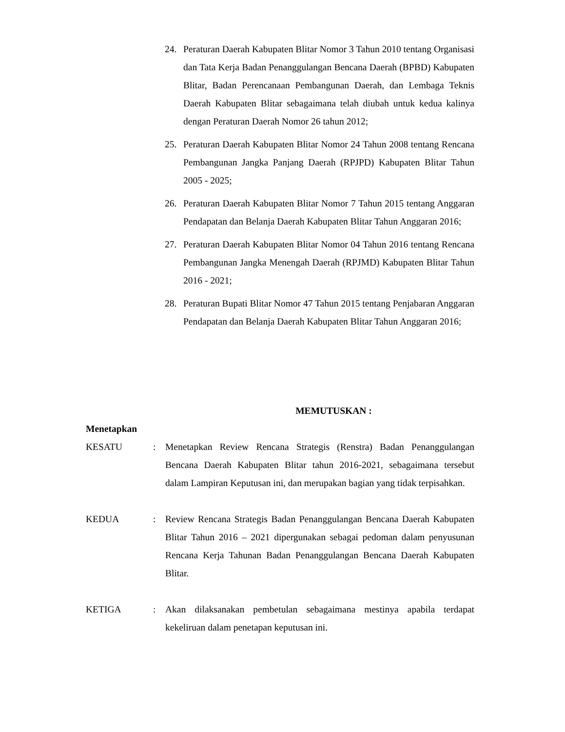24. Peraturan Daerah Kabupaten Blitar Nomor 3 Tahun 2010 tentang Organisasi dan Tata Kerja Badan Penanggulangan Bencana Daerah (BPBD) Kabupaten Blitar, Badan Perencanaan Pembangunan Daerah, dan Lembaga Teknis Daerah Kabupaten Blitar sebagaimana telah diubah untuk kedua kalinya dengan Peraturan Daerah Nomor 26 tahun 2012;
25. Peraturan Daerah Kabupaten Blitar Nomor 24 Tahun 2008 tentang Rencana Pembangunan Jangka Panjang Daerah (RPJPD) Kabupaten Blitar Tahun 2005 - 2025;
26. Peraturan Daerah Kabupaten Blitar Nomor 7 Tahun 2015 tentang Anggaran Pendapatan dan Belanja Daerah Kabupaten Blitar Tahun Anggaran 2016;
27. Peraturan Daerah Kabupaten Blitar Nomor 04 Tahun 2016 tentang Rencana Pembangunan Jangka Menengah Daerah (RPJMD) Kabupaten Blitar Tahun 2016 - 2021;
28. Peraturan Bupati Blitar Nomor 47 Tahun 2015 tentang Penjabaran Anggaran Pendapatan dan Belanja Daerah Kabupaten Blitar Tahun Anggaran 2016;
MEMUTUSKAN :
Menetapkan
KESATU : Menetapkan Review Rencana Strategis (Renstra) Badan Penanggulangan Bencana Daerah Kabupaten Blitar tahun 2016-2021, sebagaimana tersebut dalam Lampiran Keputusan ini, dan merupakan bagian yang tidak terpisahkan.
KEDUA : Review Rencana Strategis Badan Penanggulangan Bencana Daerah Kabupaten Blitar Tahun 2016 – 2021 dipergunakan sebagai pedoman dalam penyusunan Rencana Kerja Tahunan Badan Penanggulangan Bencana Daerah Kabupaten Blitar.
KETIGA : Akan dilaksanakan pembetulan sebagaimana mestinya apabila terdapat kekeliruan dalam penetapan keputusan ini.